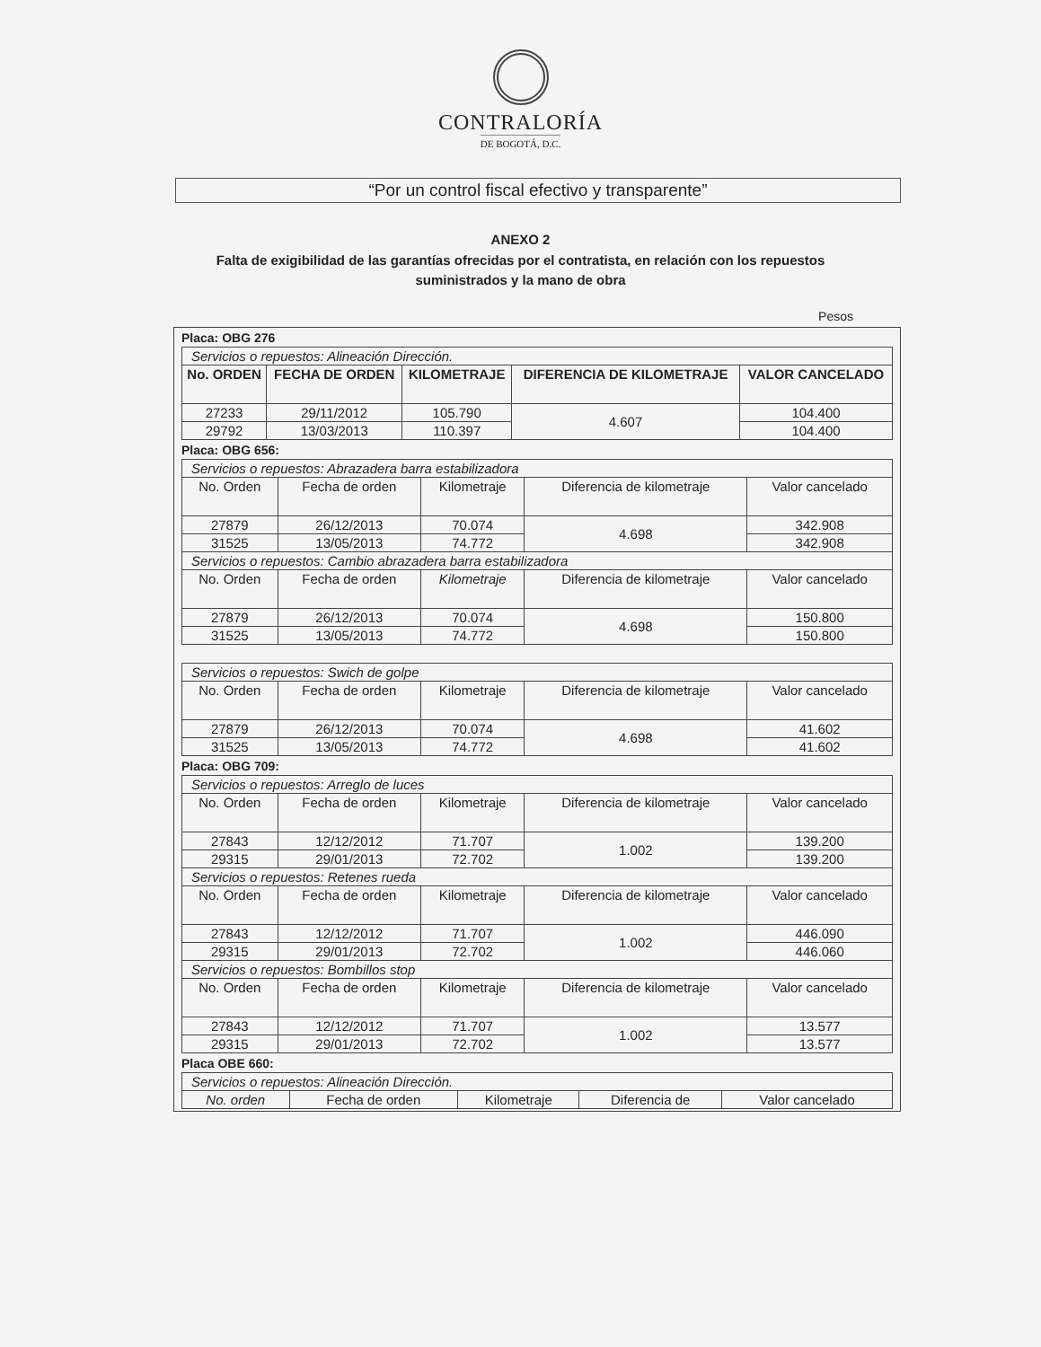CONTRALORÍA
DE BOGOTÁ, D.C.
“Por un control fiscal efectivo y transparente”
ANEXO 2
Falta de exigibilidad de las garantías ofrecidas por el contratista, en relación con los repuestos
suministrados y la mano de obra
Pesos
Placa: OBG 276
| Servicios o repuestos: Alineación Dirección. | | | | |
| No. ORDEN | FECHA DE ORDEN | KILOMETRAJE | DIFERENCIA DE KILOMETRAJE | VALOR CANCELADO |
| 27233 | 29/11/2012 | 105.790 | 4.607 | 104.400 |
| 29792 | 13/03/2013 | 110.397 | | 104.400 |
Placa: OBG 656:
| Servicios o repuestos: Abrazadera barra estabilizadora | | | | |
| No. Orden | Fecha de orden | Kilometraje | Diferencia de kilometraje | Valor cancelado |
| 27879 | 26/12/2013 | 70.074 | 4.698 | 342.908 |
| 31525 | 13/05/2013 | 74.772 | | 342.908 |
| Servicios o repuestos: Cambio abrazadera barra estabilizadora | | | | |
| No. Orden | Fecha de orden | Kilometraje | Diferencia de kilometraje | Valor cancelado |
| 27879 | 26/12/2013 | 70.074 | 4.698 | 150.800 |
| 31525 | 13/05/2013 | 74.772 | | 150.800 |
| Servicios o repuestos: Swich de golpe | | | | |
| No. Orden | Fecha de orden | Kilometraje | Diferencia de kilometraje | Valor cancelado |
| 27879 | 26/12/2013 | 70.074 | 4.698 | 41.602 |
| 31525 | 13/05/2013 | 74.772 | | 41.602 |
Placa: OBG 709:
| Servicios o repuestos: Arreglo de luces | | | | |
| No. Orden | Fecha de orden | Kilometraje | Diferencia de kilometraje | Valor cancelado |
| 27843 | 12/12/2012 | 71.707 | 1.002 | 139.200 |
| 29315 | 29/01/2013 | 72.702 | | 139.200 |
| Servicios o repuestos: Retenes rueda | | | | |
| No. Orden | Fecha de orden | Kilometraje | Diferencia de kilometraje | Valor cancelado |
| 27843 | 12/12/2012 | 71.707 | 1.002 | 446.090 |
| 29315 | 29/01/2013 | 72.702 | | 446.060 |
| Servicios o repuestos: Bombillos stop | | | | |
| No. Orden | Fecha de orden | Kilometraje | Diferencia de kilometraje | Valor cancelado |
| 27843 | 12/12/2012 | 71.707 | 1.002 | 13.577 |
| 29315 | 29/01/2013 | 72.702 | | 13.577 |
Placa OBE 660:
| Servicios o repuestos: Alineación Dirección. | | | | |
| No. orden | Fecha de orden | Kilometraje | Diferencia de | Valor cancelado |